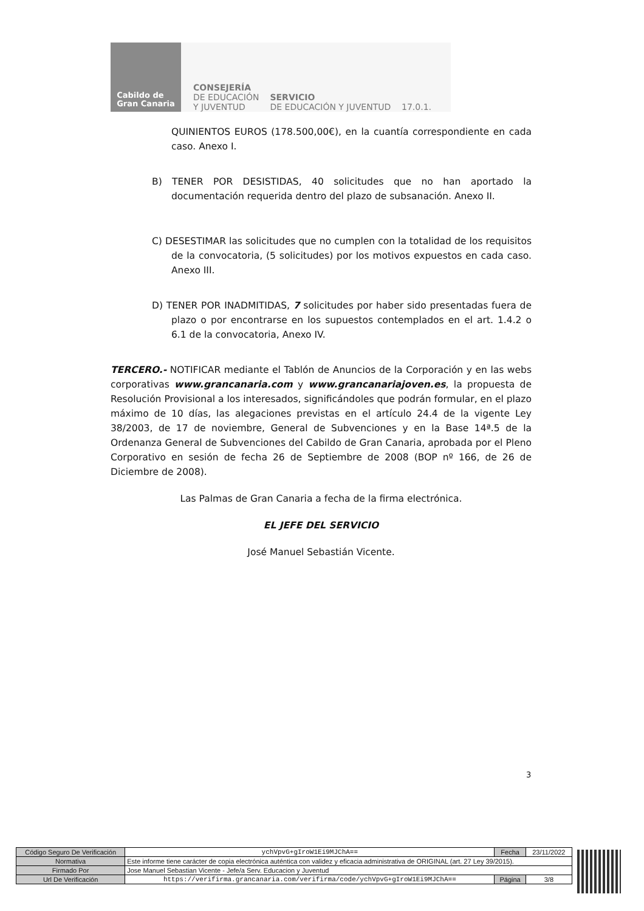Cabildo de
Gran Canaria
CONSEJERÍA
DE EDUCACIÓN
Y JUVENTUD
SERVICIO
DE EDUCACIÓN Y JUVENTUD 17.0.1.
QUINIENTOS EUROS (178.500,00€), en la cuantía correspondiente en cada caso. Anexo I.
B) TENER POR DESISTIDAS, 40 solicitudes que no han aportado la documentación requerida dentro del plazo de subsanación. Anexo II.
C) DESESTIMAR las solicitudes que no cumplen con la totalidad de los requisitos de la convocatoria, (5 solicitudes) por los motivos expuestos en cada caso. Anexo III.
D) TENER POR INADMITIDAS, 7 solicitudes por haber sido presentadas fuera de plazo o por encontrarse en los supuestos contemplados en el art. 1.4.2 o 6.1 de la convocatoria, Anexo IV.
TERCERO.- NOTIFICAR mediante el Tablón de Anuncios de la Corporación y en las webs corporativas www.grancanaria.com y www.grancanariajoven.es, la propuesta de Resolución Provisional a los interesados, significándoles que podrán formular, en el plazo máximo de 10 días, las alegaciones previstas en el artículo 24.4 de la vigente Ley 38/2003, de 17 de noviembre, General de Subvenciones y en la Base 14ª.5 de la Ordenanza General de Subvenciones del Cabildo de Gran Canaria, aprobada por el Pleno Corporativo en sesión de fecha 26 de Septiembre de 2008 (BOP nº 166, de 26 de Diciembre de 2008).
Las Palmas de Gran Canaria a fecha de la firma electrónica.
EL JEFE DEL SERVICIO
José Manuel Sebastián Vicente.
3
| Código Seguro De Verificación | ychVpvG+gIroW1Ei9MJChA== | Fecha | 23/11/2022 |
| Normativa | Este informe tiene carácter de copia electrónica auténtica con validez y eficacia administrativa de ORIGINAL (art. 27 Ley 39/2015). | | |
| Firmado Por | Jose Manuel Sebastian Vicente - Jefe/a Serv. Educacion y Juventud | | |
| Url De Verificación | https://verifirma.grancanaria.com/verifirma/code/ychVpvG+gIroW1Ei9MJChA== | Página | 3/8 |